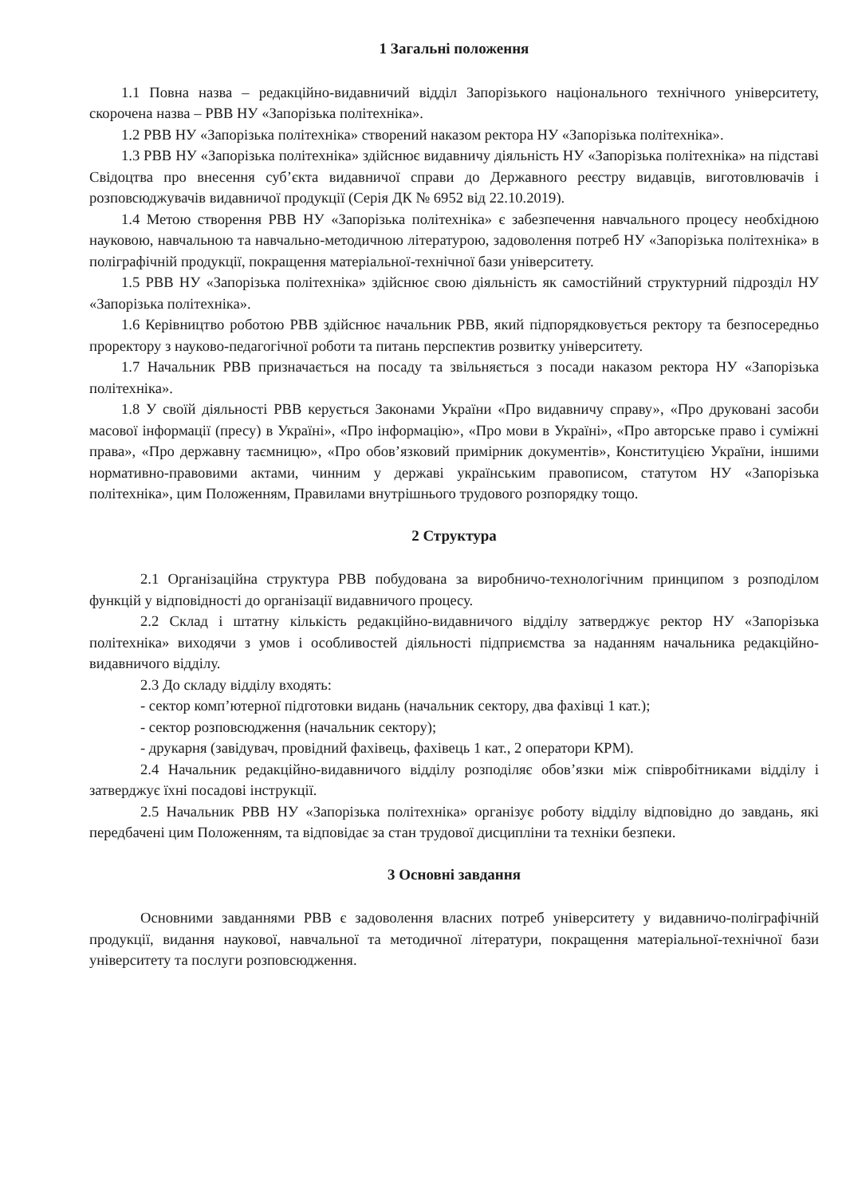1 Загальні положення
1.1 Повна назва – редакційно-видавничий відділ Запорізького національного технічного університету, скорочена назва – РВВ НУ «Запорізька політехніка».
1.2 РВВ НУ «Запорізька політехніка» створений наказом ректора НУ «Запорізька політехніка».
1.3 РВВ НУ «Запорізька політехніка» здійснює видавничу діяльність НУ «Запорізька політехніка» на підставі Свідоцтва про внесення суб’єкта видавничої справи до Державного реєстру видавців, виготовлювачів і розповсюджувачів видавничої продукції (Серія ДК № 6952 від 22.10.2019).
1.4 Метою створення РВВ НУ «Запорізька політехніка» є забезпечення навчального процесу необхідною науковою, навчальною та навчально-методичною літературою, задоволення потреб НУ «Запорізька політехніка» в поліграфічній продукції, покращення матеріальної-технічної бази університету.
1.5 РВВ НУ «Запорізька політехніка» здійснює свою діяльність як самостійний структурний підрозділ НУ «Запорізька політехніка».
1.6 Керівництво роботою РВВ здійснює начальник РВВ, який підпорядковується ректору та безпосередньо проректору з науково-педагогічної роботи та питань перспектив розвитку університету.
1.7 Начальник РВВ призначається на посаду та звільняється з посади наказом ректора НУ «Запорізька політехніка».
1.8 У своїй діяльності РВВ керується Законами України «Про видавничу справу», «Про друковані засоби масової інформації (пресу) в Україні», «Про інформацію», «Про мови в Україні», «Про авторське право і суміжні права», «Про державну таємницю», «Про обов’язковий примірник документів», Конституцією України, іншими нормативно-правовими актами, чинним у державі українським правописом, статутом НУ «Запорізька політехніка», цим Положенням, Правилами внутрішнього трудового розпорядку тощо.
2 Структура
2.1 Організаційна структура РВВ побудована за виробничо-технологічним принципом з розподілом функцій у відповідності до організації видавничого процесу.
2.2 Склад і штатну кількість редакційно-видавничого відділу затверджує ректор НУ «Запорізька політехніка» виходячи з умов і особливостей діяльності підприємства за наданням начальника редакційно-видавничого відділу.
2.3 До складу відділу входять:
- сектор комп’ютерної підготовки видань (начальник сектору, два фахівці 1 кат.);
- сектор розповсюдження (начальник сектору);
- друкарня (завідувач, провідний фахівець, фахівець 1 кат., 2 оператори КРМ).
2.4 Начальник редакційно-видавничого відділу розподіляє обов’язки між співробітниками відділу і затверджує їхні посадові інструкції.
2.5 Начальник РВВ НУ «Запорізька політехніка» організує роботу відділу відповідно до завдань, які передбачені цим Положенням, та відповідає за стан трудової дисципліни та техніки безпеки.
3 Основні завдання
Основними завданнями РВВ є задоволення власних потреб університету у видавничо-поліграфічній продукції, видання наукової, навчальної та методичної літератури, покращення матеріальної-технічної бази університету та послуги розповсюдження.